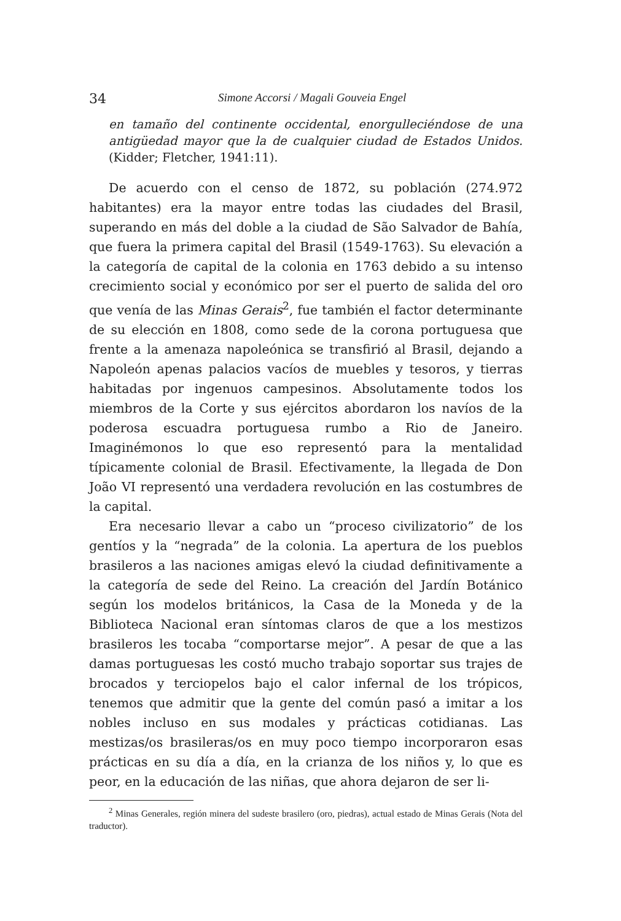34 Simone Accorsi / Magali Gouveia Engel
en tamaño del continente occidental, enorgulleciéndose de una antigüedad mayor que la de cualquier ciudad de Estados Unidos. (Kidder; Fletcher, 1941:11).
De acuerdo con el censo de 1872, su población (274.972 habitantes) era la mayor entre todas las ciudades del Brasil, superando en más del doble a la ciudad de São Salvador de Bahía, que fuera la primera capital del Brasil (1549-1763). Su elevación a la categoría de capital de la colonia en 1763 debido a su intenso crecimiento social y económico por ser el puerto de salida del oro que venía de las Minas Gerais<sup>2</sup>, fue también el factor determinante de su elección en 1808, como sede de la corona portuguesa que frente a la amenaza napoleónica se transfirió al Brasil, dejando a Napoleón apenas palacios vacíos de muebles y tesoros, y tierras habitadas por ingenuos campesinos. Absolutamente todos los miembros de la Corte y sus ejércitos abordaron los navíos de la poderosa escuadra portuguesa rumbo a Rio de Janeiro. Imaginémonos lo que eso representó para la mentalidad típicamente colonial de Brasil. Efectivamente, la llegada de Don João VI representó una verdadera revolución en las costumbres de la capital.
Era necesario llevar a cabo un “proceso civilizatorio” de los gentíos y la “negrada” de la colonia. La apertura de los pueblos brasileros a las naciones amigas elevó la ciudad definitivamente a la categoría de sede del Reino. La creación del Jardín Botánico según los modelos británicos, la Casa de la Moneda y de la Biblioteca Nacional eran síntomas claros de que a los mestizos brasileros les tocaba “comportarse mejor”. A pesar de que a las damas portuguesas les costó mucho trabajo soportar sus trajes de brocados y terciopelos bajo el calor infernal de los trópicos, tenemos que admitir que la gente del común pasó a imitar a los nobles incluso en sus modales y prácticas cotidianas. Las mestizas/os brasileras/os en muy poco tiempo incorporaron esas prácticas en su día a día, en la crianza de los niños y, lo que es peor, en la educación de las niñas, que ahora dejaron de ser li-
<sup>2</sup> Minas Generales, región minera del sudeste brasilero (oro, piedras), actual estado de Minas Gerais (Nota del traductor).